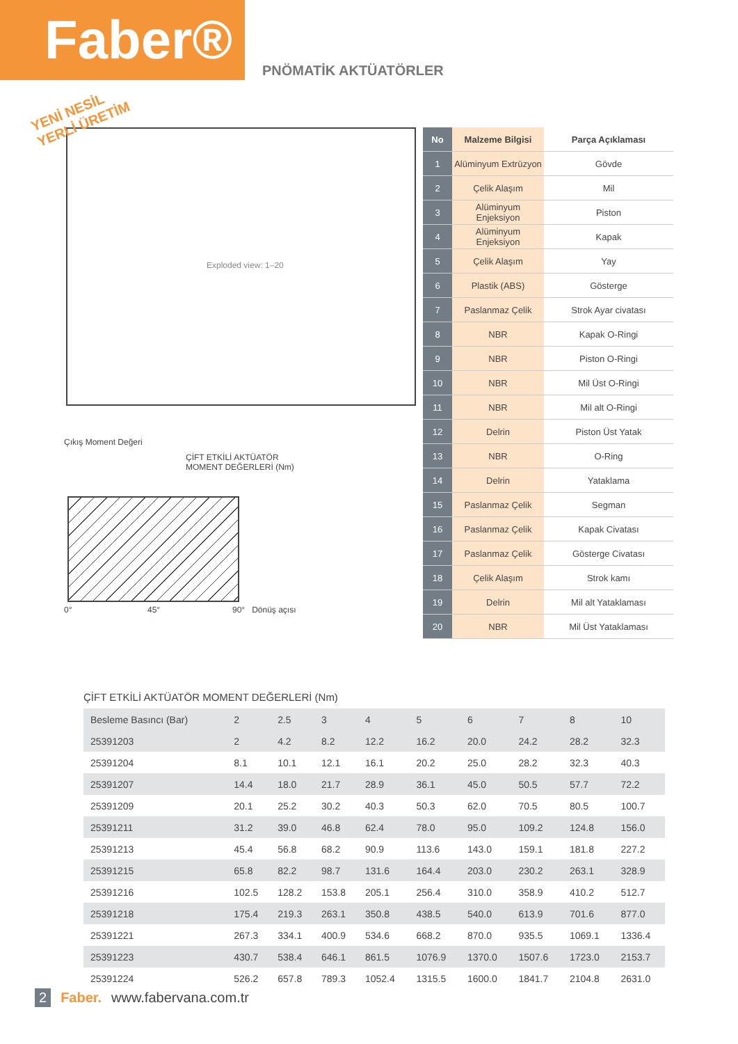Faber®
PNÖMATİK AKTÜATÖRLER
YENİ NESİL
YERLİ ÜRETİM
Exploded view: 1–20
Çıkış Moment Değeri
ÇİFT ETKİLİ AKTÜATÖR
MOMENT DEĞERLERİ (Nm)
0° 45° 90° Dönüş açısı
| No | Malzeme Bilgisi | Parça Açıklaması |
| --- | --- | --- |
| 1 | Alüminyum Extrüzyon | Gövde |
| 2 | Çelik Alaşım | Mil |
| 3 | Alüminyum Enjeksiyon | Piston |
| 4 | Alüminyum Enjeksiyon | Kapak |
| 5 | Çelik Alaşım | Yay |
| 6 | Plastik (ABS) | Gösterge |
| 7 | Paslanmaz Çelik | Strok Ayar civatası |
| 8 | NBR | Kapak O-Ringi |
| 9 | NBR | Piston O-Ringi |
| 10 | NBR | Mil Üst O-Ringi |
| 11 | NBR | Mil alt O-Ringi |
| 12 | Delrin | Piston Üst Yatak |
| 13 | NBR | O-Ring |
| 14 | Delrin | Yataklama |
| 15 | Paslanmaz Çelik | Segman |
| 16 | Paslanmaz Çelik | Kapak Civatası |
| 17 | Paslanmaz Çelik | Gösterge Civatası |
| 18 | Çelik Alaşım | Strok kamı |
| 19 | Delrin | Mil alt Yataklaması |
| 20 | NBR | Mil Üst Yataklaması |
ÇİFT ETKİLİ AKTÜATÖR MOMENT DEĞERLERİ (Nm)
| Besleme Basıncı (Bar) | 2 | 2.5 | 3 | 4 | 5 | 6 | 7 | 8 | 10 |
| --- | --- | --- | --- | --- | --- | --- | --- | --- | --- |
| 25391203 | 2 | 4.2 | 8.2 | 12.2 | 16.2 | 20.0 | 24.2 | 28.2 | 32.3 |
| 25391204 | 8.1 | 10.1 | 12.1 | 16.1 | 20.2 | 25.0 | 28.2 | 32.3 | 40.3 |
| 25391207 | 14.4 | 18.0 | 21.7 | 28.9 | 36.1 | 45.0 | 50.5 | 57.7 | 72.2 |
| 25391209 | 20.1 | 25.2 | 30.2 | 40.3 | 50.3 | 62.0 | 70.5 | 80.5 | 100.7 |
| 25391211 | 31.2 | 39.0 | 46.8 | 62.4 | 78.0 | 95.0 | 109.2 | 124.8 | 156.0 |
| 25391213 | 45.4 | 56.8 | 68.2 | 90.9 | 113.6 | 143.0 | 159.1 | 181.8 | 227.2 |
| 25391215 | 65.8 | 82.2 | 98.7 | 131.6 | 164.4 | 203.0 | 230.2 | 263.1 | 328.9 |
| 25391216 | 102.5 | 128.2 | 153.8 | 205.1 | 256.4 | 310.0 | 358.9 | 410.2 | 512.7 |
| 25391218 | 175.4 | 219.3 | 263.1 | 350.8 | 438.5 | 540.0 | 613.9 | 701.6 | 877.0 |
| 25391221 | 267.3 | 334.1 | 400.9 | 534.6 | 668.2 | 870.0 | 935.5 | 1069.1 | 1336.4 |
| 25391223 | 430.7 | 538.4 | 646.1 | 861.5 | 1076.9 | 1370.0 | 1507.6 | 1723.0 | 2153.7 |
| 25391224 | 526.2 | 657.8 | 789.3 | 1052.4 | 1315.5 | 1600.0 | 1841.7 | 2104.8 | 2631.0 |
2 Faber. www.fabervana.com.tr